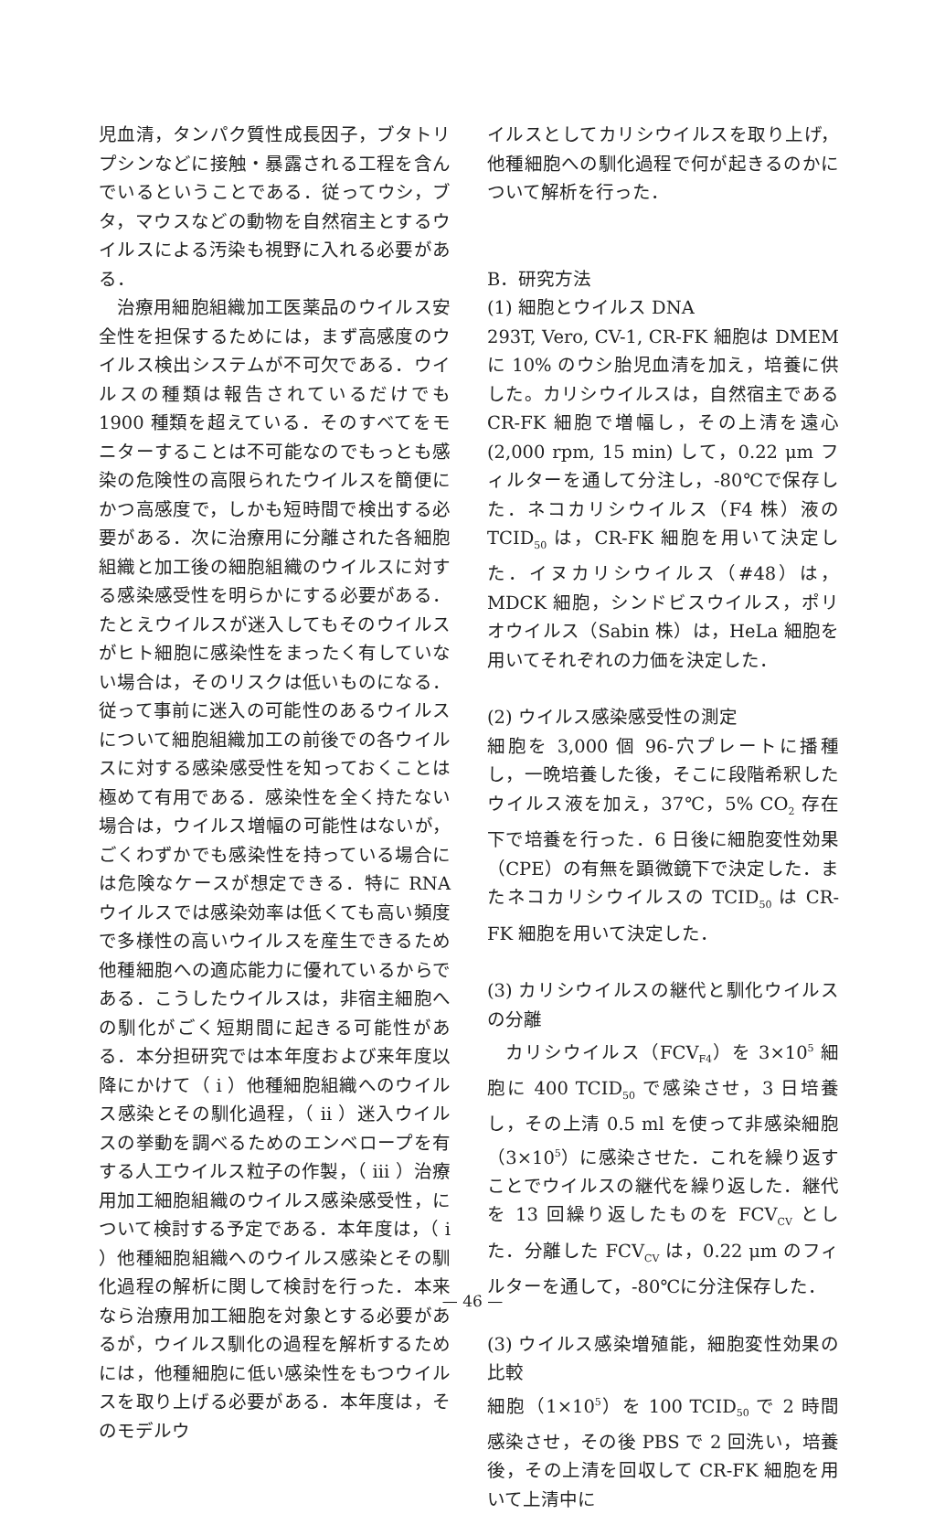児血清，タンパク質性成長因子，ブタトリプシンなどに接触・暴露される工程を含んでいるということである．従ってウシ，ブタ，マウスなどの動物を自然宿主とするウイルスによる汚染も視野に入れる必要がある．
治療用細胞組織加工医薬品のウイルス安全性を担保するためには，まず高感度のウイルス検出システムが不可欠である．ウイルスの種類は報告されているだけでも 1900 種類を超えている．そのすべてをモニターすることは不可能なのでもっとも感染の危険性の高限られたウイルスを簡便にかつ高感度で，しかも短時間で検出する必要がある．次に治療用に分離された各細胞組織と加工後の細胞組織のウイルスに対する感染感受性を明らかにする必要がある．たとえウイルスが迷入してもそのウイルスがヒト細胞に感染性をまったく有していない場合は，そのリスクは低いものになる．従って事前に迷入の可能性のあるウイルスについて細胞組織加工の前後での各ウイルスに対する感染感受性を知っておくことは極めて有用である．感染性を全く持たない場合は，ウイルス増幅の可能性はないが，ごくわずかでも感染性を持っている場合には危険なケースが想定できる．特に RNA ウイルスでは感染効率は低くても高い頻度で多様性の高いウイルスを産生できるため他種細胞への適応能力に優れているからである．こうしたウイルスは，非宿主細胞への馴化がごく短期間に起きる可能性がある．本分担研究では本年度および来年度以降にかけて（ i ）他種細胞組織へのウイルス感染とその馴化過程，（ ii ）迷入ウイルスの挙動を調べるためのエンベロープを有する人工ウイルス粒子の作製，（ iii ）治療用加工細胞組織のウイルス感染感受性，について検討する予定である．本年度は，（ i ）他種細胞組織へのウイルス感染とその馴化過程の解析に関して検討を行った．本来なら治療用加工細胞を対象とする必要があるが，ウイルス馴化の過程を解析するためには，他種細胞に低い感染性をもつウイルスを取り上げる必要がある．本年度は，そのモデルウ
イルスとしてカリシウイルスを取り上げ，他種細胞への馴化過程で何が起きるのかについて解析を行った．
B．研究方法
(1) 細胞とウイルス DNA
293T, Vero, CV-1, CR-FK 細胞は DMEM に 10% のウシ胎児血清を加え，培養に供した。カリシウイルスは，自然宿主である CR-FK 細胞で増幅し，その上清を遠心 (2,000 rpm, 15 min) して，0.22 μm フィルターを通して分注し，-80℃で保存した．ネコカリシウイルス（F4 株）液の TCID<sub>50</sub> は，CR-FK 細胞を用いて決定した．イヌカリシウイルス（#48）は，MDCK 細胞，シンドビスウイルス，ポリオウイルス（Sabin 株）は，HeLa 細胞を用いてそれぞれの力価を決定した．
(2) ウイルス感染感受性の測定
細胞を 3,000 個 96-穴プレートに播種し，一晩培養した後，そこに段階希釈したウイルス液を加え，37℃，5% CO<sub>2</sub> 存在下で培養を行った．6 日後に細胞変性効果（CPE）の有無を顕微鏡下で決定した．またネコカリシウイルスの TCID<sub>50</sub> は CR-FK 細胞を用いて決定した．
(3) カリシウイルスの継代と馴化ウイルスの分離
カリシウイルス（FCV<sub>F4</sub>）を 3×10<sup>5</sup> 細胞に 400 TCID<sub>50</sub> で感染させ，3 日培養し，その上清 0.5 ml を使って非感染細胞（3×10<sup>5</sup>）に感染させた．これを繰り返すことでウイルスの継代を繰り返した．継代を 13 回繰り返したものを FCV<sub>CV</sub> とした．分離した FCV<sub>CV</sub> は，0.22 μm のフィルターを通して，-80℃に分注保存した．
(3) ウイルス感染増殖能，細胞変性効果の比較
細胞（1×10<sup>5</sup>）を 100 TCID<sub>50</sub> で 2 時間感染させ，その後 PBS で 2 回洗い，培養後，その上清を回収して CR-FK 細胞を用いて上清中に
— 46 —